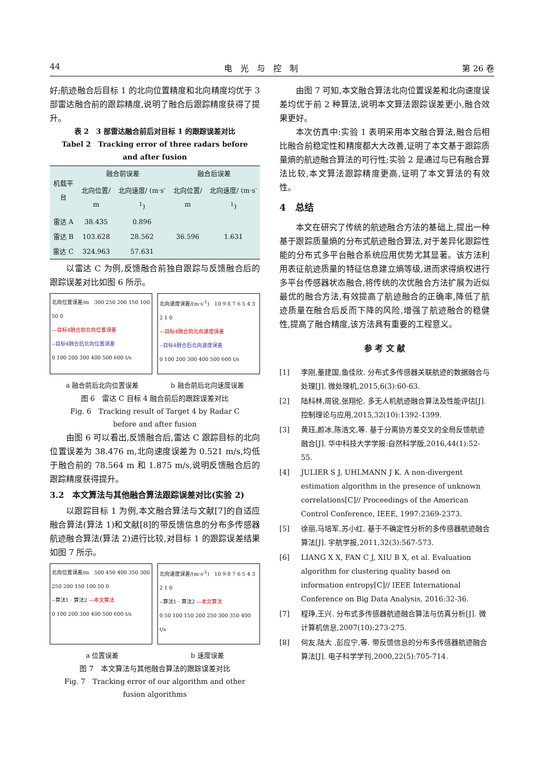44 电　光　与　控　制 第 26 卷
好;航迹融合后目标 1 的北向位置精度和北向精度均优于 3 部雷达融合前的跟踪精度,说明了融合后跟踪精度获得了提升。
表 2　3 部雷达融合前后对目标 1 的跟踪误差对比
Tabel 2　Tracking error of three radars before
and after fusion
| 机载平台 | 融合前误差 | | 融合后误差 | |
| --- | --- | --- | --- | --- |
| | 北向位置/ m | 北向速度/ (m·s<sup>-1</sup>) | 北向位置/ m | 北向速度/ (m·s<sup>-1</sup>) |
| 雷达 A | 38.435 | 0.896 | 36.596 | 1.631 |
| 雷达 B | 103.628 | 28.562 | | |
| 雷达 C | 324.963 | 57.631 | | |
以雷达 C 为例,反馈融合前独自跟踪与反馈融合后的跟踪误差对比如图 6 所示。
北向位置误差/m　300 250 200 150 100 50 0
—目标4融合前北向位置误差
--目标4融合后北向位置误差
0 100 200 300 400 500 600 t/s
北向速度误差/(m·s<sup>-1</sup>)　10 9 8 7 6 5 4 3 2 1 0
—目标4融合前北向速度误差
--目标4融合后北向速度误差
0 100 200 300 400 500 600 t/s
a 融合前后北向位置误差 b 融合前后北向速度误差
图 6　雷达 C 目标 4 融合前后的跟踪误差对比
Fig. 6　Tracking result of Target 4 by Radar C
before and after fusion
由图 6 可以看出,反馈融合后,雷达 C 跟踪目标的北向位置误差为 38.476 m,北向速度误差为 0.521 m/s,均低于融合前的 78.564 m 和 1.875 m/s,说明反馈融合后的跟踪精度获得提升。
3.2　本文算法与其他融合算法跟踪误差对比(实验 2)
以跟踪目标 1 为例,本文融合算法与文献[7]的自适应融合算法(算法 1)和文献[8]的带反馈信息的分布多传感器航迹融合算法(算法 2)进行比较,对目标 1 的跟踪误差结果如图 7 所示。
北向位置误差/m　500 450 400 350 300 250 200 150 100 50 0
--算法1 · 算法2 —本文算法
0 100 200 300 400 500 600 t/s
北向速度误差/(m·s<sup>-1</sup>)　10 9 8 7 6 5 4 3 2 1 0
--算法1 · 算法2 —本文算法
0 50 100 150 200 250 300 350 400 t/s
a 位置误差 b 速度误差
图 7　本文算法与其他融合算法的跟踪误差对比
Fig. 7　Tracking error of our algorithm and other
fusion algorithms
由图 7 可知,本文融合算法北向位置误差和北向速度误差均优于前 2 种算法,说明本文算法跟踪误差更小,融合效果更好。
本次仿真中:实验 1 表明采用本文融合算法,融合后相比融合前稳定性和精度都大大改善,证明了本文基于跟踪质量熵的航迹融合算法的可行性;实验 2 是通过与已有融合算法比较,本文算法跟踪精度更高,证明了本文算法的有效性。
4　总结
本文在研究了传统的航迹融合方法的基础上,提出一种基于跟踪质量熵的分布式航迹融合算法,对于差异化跟踪性能的分布式多平台融合系统应用优势尤其显著。该方法利用表征航迹质量的特征信息建立熵等级,进而求得熵权进行多平台传感器状态融合,将传统的次优融合方法扩展为近似最优的融合方法,有效提高了航迹融合的正确率,降低了航迹质量在融合后反而下降的风险,增强了航迹融合的稳健性,提高了融合精度,该方法具有重要的工程意义。
参 考 文 献
[1] 李刚,董建国,鱼佳欣. 分布式多传感器关联航迹的数据融合与处理[J]. 微处理机,2015,6(3):60-63.
[2] 陆科林,周锐,张翔伦. 多无人机航迹融合算法及性能评估[J]. 控制理论与应用,2015,32(10):1392-1399.
[3] 黄珏,颜冰,陈浩文,等. 基于分离协方差交叉的全局反馈航迹融合[J]. 华中科技大学学报:自然科学版,2016,44(1):52-55.
[4] JULIER S J, UHLMANN J K. A non-divergent estimation algorithm in the presence of unknown correlations[C]// Proceedings of the American Control Conference, IEEE, 1997:2369-2373.
[5] 徐丽,马培军,苏小红. 基于不确定性分析的多传感器航迹融合算法[J]. 宇航学报,2011,32(3):567-573.
[6] LIANG X X, FAN C J, XIU B X, et al. Evaluation algorithm for clustering quality based on information entropy[C]// IEEE International Conference on Big Data Analysis, 2016:32-36.
[7] 程琤,王兴. 分布式多传感器航迹融合算法与仿真分析[J]. 微计算机信息,2007(10):273-275.
[8] 何友,陆大 ,彭应宁,等. 带反馈信息的分布多传感器航迹融合算法[J]. 电子科学学刊,2000,22(5):705-714.